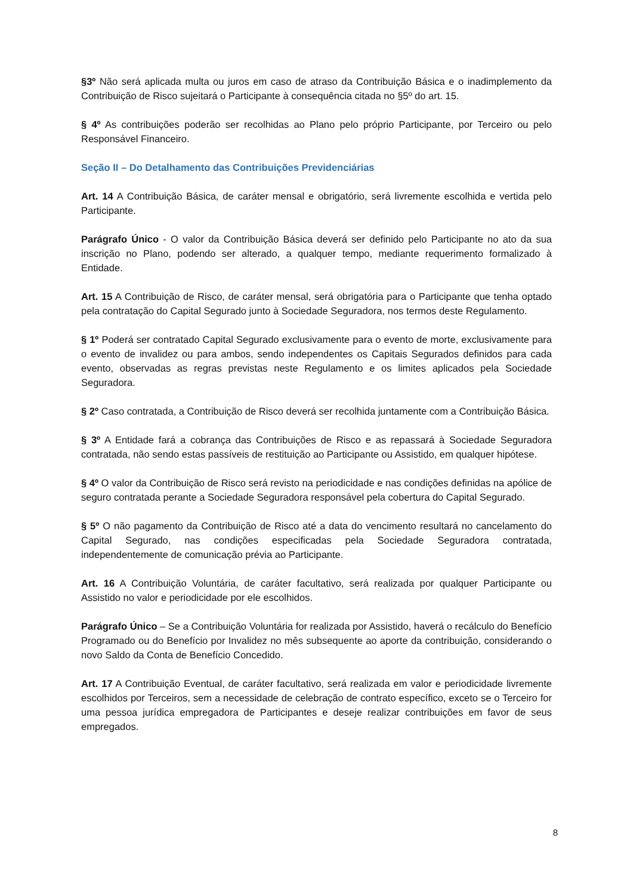§3º Não será aplicada multa ou juros em caso de atraso da Contribuição Básica e o inadimplemento da Contribuição de Risco sujeitará o Participante à consequência citada no §5º do art. 15.
§ 4º As contribuições poderão ser recolhidas ao Plano pelo próprio Participante, por Terceiro ou pelo Responsável Financeiro.
Seção II – Do Detalhamento das Contribuições Previdenciárias
Art. 14 A Contribuição Básica, de caráter mensal e obrigatório, será livremente escolhida e vertida pelo Participante.
Parágrafo Único - O valor da Contribuição Básica deverá ser definido pelo Participante no ato da sua inscrição no Plano, podendo ser alterado, a qualquer tempo, mediante requerimento formalizado à Entidade.
Art. 15 A Contribuição de Risco, de caráter mensal, será obrigatória para o Participante que tenha optado pela contratação do Capital Segurado junto à Sociedade Seguradora, nos termos deste Regulamento.
§ 1º Poderá ser contratado Capital Segurado exclusivamente para o evento de morte, exclusivamente para o evento de invalidez ou para ambos, sendo independentes os Capitais Segurados definidos para cada evento, observadas as regras previstas neste Regulamento e os limites aplicados pela Sociedade Seguradora.
§ 2º Caso contratada, a Contribuição de Risco deverá ser recolhida juntamente com a Contribuição Básica.
§ 3º A Entidade fará a cobrança das Contribuições de Risco e as repassará à Sociedade Seguradora contratada, não sendo estas passíveis de restituição ao Participante ou Assistido, em qualquer hipótese.
§ 4º O valor da Contribuição de Risco será revisto na periodicidade e nas condições definidas na apólice de seguro contratada perante a Sociedade Seguradora responsável pela cobertura do Capital Segurado.
§ 5º O não pagamento da Contribuição de Risco até a data do vencimento resultará no cancelamento do Capital Segurado, nas condições especificadas pela Sociedade Seguradora contratada, independentemente de comunicação prévia ao Participante.
Art. 16 A Contribuição Voluntária, de caráter facultativo, será realizada por qualquer Participante ou Assistido no valor e periodicidade por ele escolhidos.
Parágrafo Único – Se a Contribuição Voluntária for realizada por Assistido, haverá o recálculo do Benefício Programado ou do Benefício por Invalidez no mês subsequente ao aporte da contribuição, considerando o novo Saldo da Conta de Benefício Concedido.
Art. 17 A Contribuição Eventual, de caráter facultativo, será realizada em valor e periodicidade livremente escolhidos por Terceiros, sem a necessidade de celebração de contrato específico, exceto se o Terceiro for uma pessoa jurídica empregadora de Participantes e deseje realizar contribuições em favor de seus empregados.
8